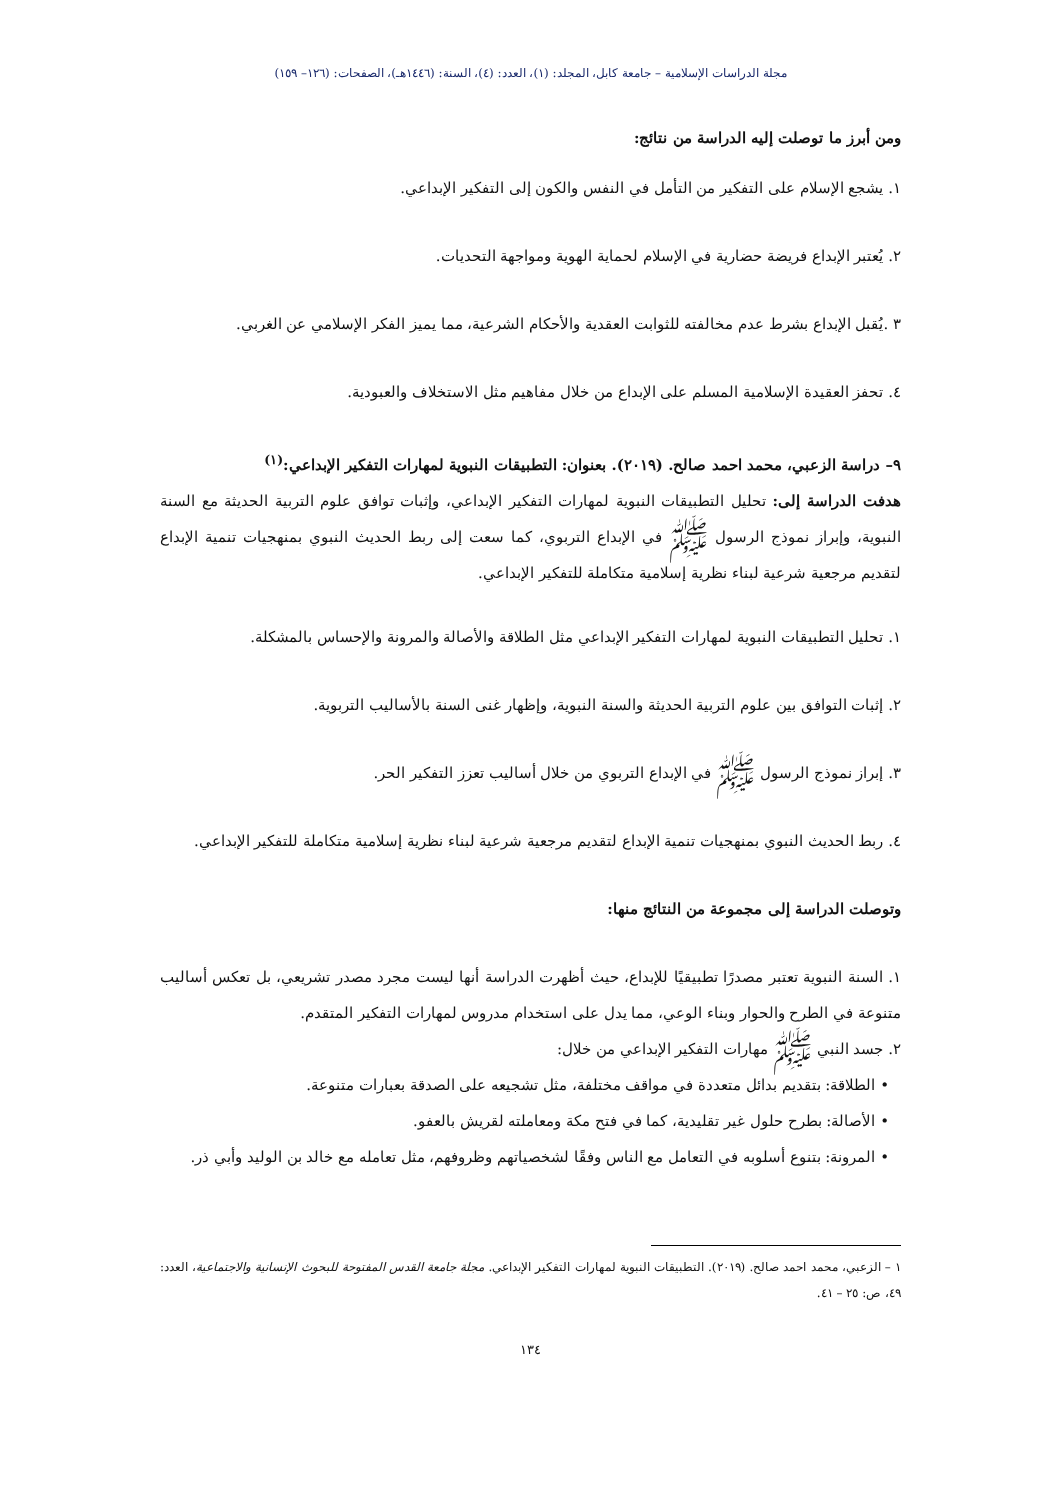مجلة الدراسات الإسلامية – جامعة كابل، المجلد: (١)، العدد: (٤)، السنة: (١٤٤٦هـ)، الصفحات: (١٢٦– ١٥٩)
ومن أبرز ما توصلت إليه الدراسة من نتائج:
١. يشجع الإسلام على التفكير من التأمل في النفس والكون إلى التفكير الإبداعي.
٢. يُعتبر الإبداع فريضة حضارية في الإسلام لحماية الهوية ومواجهة التحديات.
٣ .يُقبل الإبداع بشرط عدم مخالفته للثوابت العقدية والأحكام الشرعية، مما يميز الفكر الإسلامي عن الغربي.
٤. تحفز العقيدة الإسلامية المسلم على الإبداع من خلال مفاهيم مثل الاستخلاف والعبودية.
٩– دراسة الزعبي، محمد احمد صالح. (٢٠١٩). بعنوان: التطبيقات النبوية لمهارات التفكير الإبداعي:<sup>(١)</sup>
هدفت الدراسة إلى: تحليل التطبيقات النبوية لمهارات التفكير الإبداعي، وإثبات توافق علوم التربية الحديثة مع السنة النبوية، وإبراز نموذج الرسول ﷺ في الإبداع التربوي، كما سعت إلى ربط الحديث النبوي بمنهجيات تنمية الإبداع لتقديم مرجعية شرعية لبناء نظرية إسلامية متكاملة للتفكير الإبداعي.
١. تحليل التطبيقات النبوية لمهارات التفكير الإبداعي مثل الطلاقة والأصالة والمرونة والإحساس بالمشكلة.
٢. إثبات التوافق بين علوم التربية الحديثة والسنة النبوية، وإظهار غنى السنة بالأساليب التربوية.
٣. إبراز نموذج الرسول ﷺ في الإبداع التربوي من خلال أساليب تعزز التفكير الحر.
٤. ربط الحديث النبوي بمنهجيات تنمية الإبداع لتقديم مرجعية شرعية لبناء نظرية إسلامية متكاملة للتفكير الإبداعي.
وتوصلت الدراسة إلى مجموعة من النتائج منها:
١. السنة النبوية تعتبر مصدرًا تطبيقيًا للإبداع، حيث أظهرت الدراسة أنها ليست مجرد مصدر تشريعي، بل تعكس أساليب متنوعة في الطرح والحوار وبناء الوعي، مما يدل على استخدام مدروس لمهارات التفكير المتقدم.
٢. جسد النبي ﷺ مهارات التفكير الإبداعي من خلال:
• الطلاقة: بتقديم بدائل متعددة في مواقف مختلفة، مثل تشجيعه على الصدقة بعبارات متنوعة.
• الأصالة: بطرح حلول غير تقليدية، كما في فتح مكة ومعاملته لقريش بالعفو.
• المرونة: بتنوع أسلوبه في التعامل مع الناس وفقًا لشخصياتهم وظروفهم، مثل تعامله مع خالد بن الوليد وأبي ذر.
١ – الزعبي، محمد احمد صالح. (٢٠١٩). التطبيقات النبوية لمهارات التفكير الإبداعي. مجلة جامعة القدس المفتوحة للبحوث الإنسانية والاجتماعية، العدد: ٤٩، ص: ٢٥ – ٤١.
١٣٤